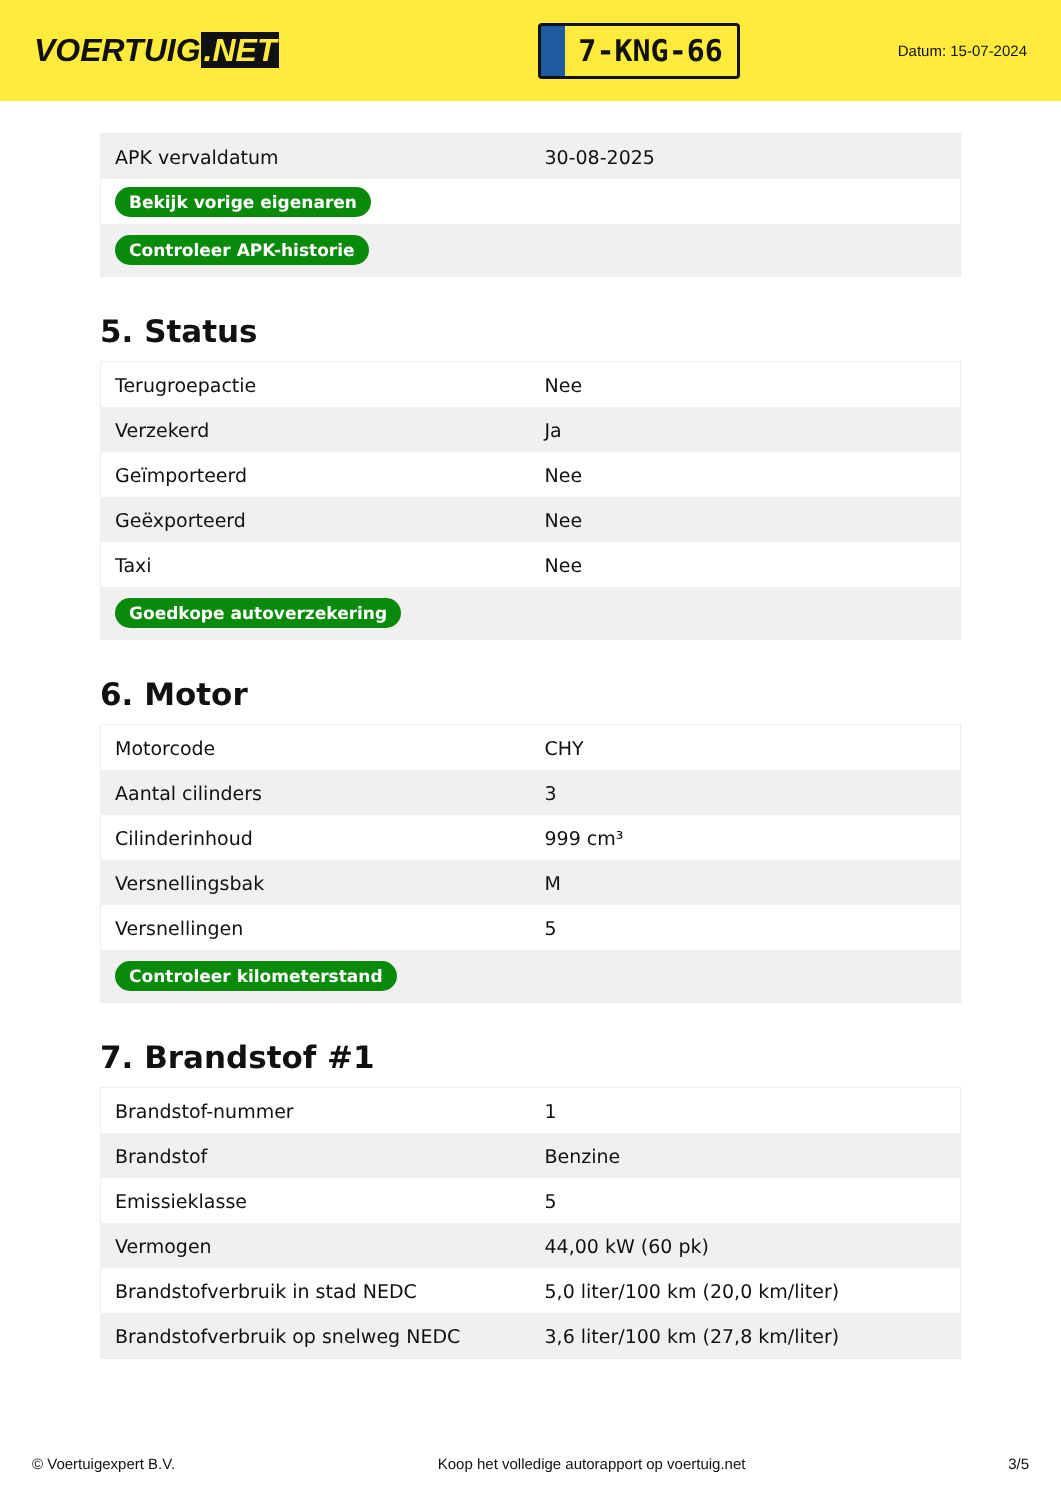VOERTUIG.NET
7-KNG-66
Datum: 15-07-2024
| APK vervaldatum | 30-08-2025 |
| Bekijk vorige eigenaren | |
| Controleer APK-historie | |
5. Status
| Terugroepactie | Nee |
| Verzekerd | Ja |
| Geïmporteerd | Nee |
| Geëxporteerd | Nee |
| Taxi | Nee |
| Goedkope autoverzekering | |
6. Motor
| Motorcode | CHY |
| Aantal cilinders | 3 |
| Cilinderinhoud | 999 cm³ |
| Versnellingsbak | M |
| Versnellingen | 5 |
| Controleer kilometerstand | |
7. Brandstof #1
| Brandstof-nummer | 1 |
| Brandstof | Benzine |
| Emissieklasse | 5 |
| Vermogen | 44,00 kW (60 pk) |
| Brandstofverbruik in stad NEDC | 5,0 liter/100 km (20,0 km/liter) |
| Brandstofverbruik op snelweg NEDC | 3,6 liter/100 km (27,8 km/liter) |
© Voertuigexpert B.V. Koop het volledige autorapport op voertuig.net 3/5